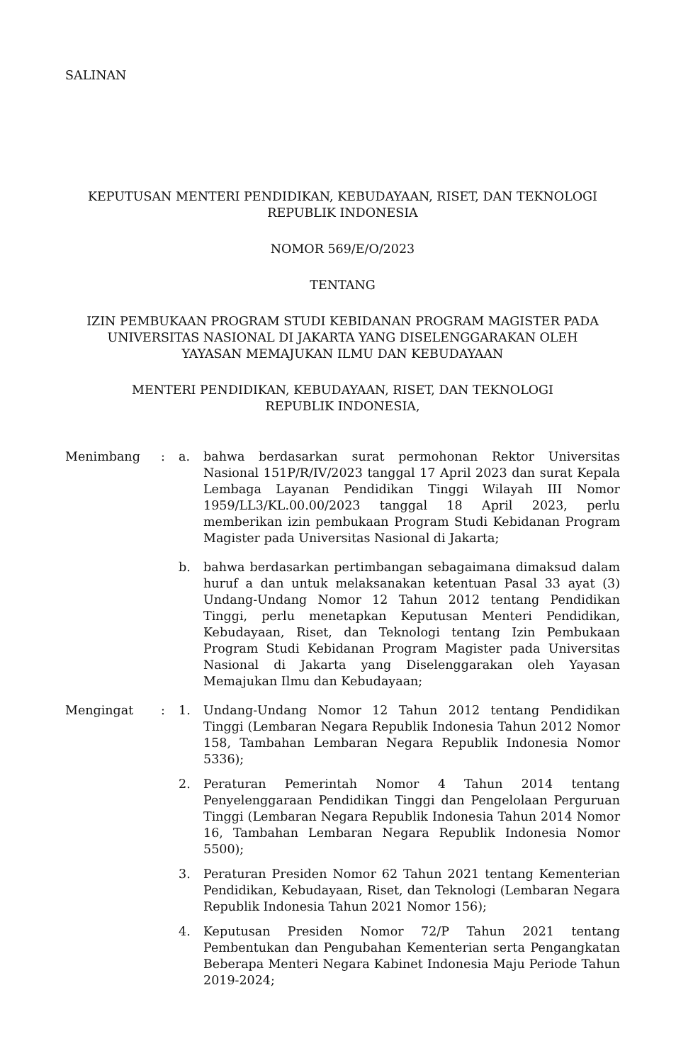SALINAN
KEPUTUSAN MENTERI PENDIDIKAN, KEBUDAYAAN, RISET, DAN TEKNOLOGI
REPUBLIK INDONESIA
NOMOR 569/E/O/2023
TENTANG
IZIN PEMBUKAAN PROGRAM STUDI KEBIDANAN PROGRAM MAGISTER PADA
UNIVERSITAS NASIONAL DI JAKARTA YANG DISELENGGARAKAN OLEH
YAYASAN MEMAJUKAN ILMU DAN KEBUDAYAAN
MENTERI PENDIDIKAN, KEBUDAYAAN, RISET, DAN TEKNOLOGI
REPUBLIK INDONESIA,
| Menimbang | : | a. | bahwa berdasarkan surat permohonan Rektor Universitas Nasional 151P/R/IV/2023 tanggal 17 April 2023 dan surat Kepala Lembaga Layanan Pendidikan Tinggi Wilayah III Nomor 1959/LL3/KL.00.00/2023 tanggal 18 April 2023, perlu memberikan izin pembukaan Program Studi Kebidanan Program Magister pada Universitas Nasional di Jakarta; |
| | | b. | bahwa berdasarkan pertimbangan sebagaimana dimaksud dalam huruf a dan untuk melaksanakan ketentuan Pasal 33 ayat (3) Undang-Undang Nomor 12 Tahun 2012 tentang Pendidikan Tinggi, perlu menetapkan Keputusan Menteri Pendidikan, Kebudayaan, Riset, dan Teknologi tentang Izin Pembukaan Program Studi Kebidanan Program Magister pada Universitas Nasional di Jakarta yang Diselenggarakan oleh Yayasan Memajukan Ilmu dan Kebudayaan; |
| Mengingat | : | 1. | Undang-Undang Nomor 12 Tahun 2012 tentang Pendidikan Tinggi (Lembaran Negara Republik Indonesia Tahun 2012 Nomor 158, Tambahan Lembaran Negara Republik Indonesia Nomor 5336); |
| | | 2. | Peraturan Pemerintah Nomor 4 Tahun 2014 tentang Penyelenggaraan Pendidikan Tinggi dan Pengelolaan Perguruan Tinggi (Lembaran Negara Republik Indonesia Tahun 2014 Nomor 16, Tambahan Lembaran Negara Republik Indonesia Nomor 5500); |
| | | 3. | Peraturan Presiden Nomor 62 Tahun 2021 tentang Kementerian Pendidikan, Kebudayaan, Riset, dan Teknologi (Lembaran Negara Republik Indonesia Tahun 2021 Nomor 156); |
| | | 4. | Keputusan Presiden Nomor 72/P Tahun 2021 tentang Pembentukan dan Pengubahan Kementerian serta Pengangkatan Beberapa Menteri Negara Kabinet Indonesia Maju Periode Tahun 2019-2024; |